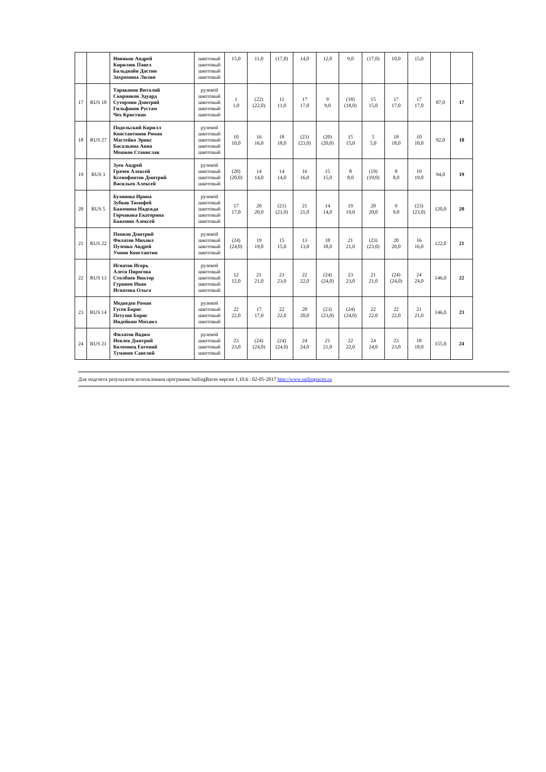| | | Новиков Андрей Кирилюк Павел Бальдвайн Дастин Захрямина Лилия | шкотовый шкотовый шкотовый шкотовый | 15,0 | 11,0 | (17,0) | 14,0 | 12,0 | 9,0 | (17,0) | 10,0 | 15,0 | | |
| 17 | RUS 18 | Тараканов Виталий Скорняков Эдуард Сутормин Дмитрий Гильфанов Рустам Чех Кристиан | рулевой шкотовый шкотовый шкотовый шкотовый | 1 1,0 | (22) (22,0) | 11 11,0 | 17 17,0 | 9 9,0 | (18) (18,0) | 15 15,0 | 17 17,0 | 17 17,0 | 87,0 | 17 |
| 18 | RUS 27 | Подольский Кирилл Константинов Роман Мастейко Эрикс Басалкина Анна Мешков Станислав | рулевой шкотовый шкотовый шкотовый шкотовый | 10 10,0 | 16 16,0 | 18 18,0 | (23) (23,0) | (20) (20,0) | 15 15,0 | 5 5,0 | 18 18,0 | 10 10,0 | 92,0 | 18 |
| 19 | RUS 3 | Зуев Андрей Грачев Алексей Ксенофонтов Дмитрий Васильев Алексей | рулевой шкотовый шкотовый шкотовый | (20) (20,0) | 14 14,0 | 14 14,0 | 16 16,0 | 15 15,0 | 8 8,0 | (19) (19,0) | 8 8,0 | 19 19,0 | 94,0 | 19 |
| 20 | RUS 5 | Бузинова Ирина Зубков Тимофей Баженина Надежда Горчакова Екатерина Баженин Алексей | рулевой шкотовый шкотовый шкотовый шкотовый | 17 17,0 | 20 20,0 | (21) (21,0) | 21 21,0 | 14 14,0 | 19 19,0 | 20 20,0 | 9 9,0 | (23) (23,0) | 120,0 | 20 |
| 21 | RUS 22 | Попков Дмитрий Филатов Михаил Пузенко Андрей Умнов Константин | рулевой шкотовый шкотовый шкотовый | (24) (24,0) | 19 19,0 | 15 15,0 | 13 13,0 | 18 18,0 | 21 21,0 | (23) (23,0) | 20 20,0 | 16 16,0 | 122,0 | 21 |
| 22 | RUS 13 | Игнатов Игорь Алеся Пирогова Столбнев Виктор Гуринев Иван Игнатова Ольга | рулевой шкотовый шкотовый шкотовый шкотовый | 12 12,0 | 21 21,0 | 23 23,0 | 22 22,0 | (24) (24,0) | 23 23,0 | 21 21,0 | (24) (24,0) | 24 24,0 | 146,0 | 22 |
| 23 | RUS 14 | Медведев Роман Гусев Борис Петухов Борис Индейкин Михаил | рулевой шкотовый шкотовый шкотовый | 22 22,0 | 17 17,0 | 22 22,0 | 20 20,0 | (23) (23,0) | (24) (24,0) | 22 22,0 | 22 22,0 | 21 21,0 | 146,0 | 23 |
| 24 | RUS 21 | Филатов Вадим Иевлев Дмитрий Коломиец Евгений Туманов Савелий | рулевой шкотовый шкотовый шкотовый | 23 23,0 | (24) (24,0) | (24) (24,0) | 24 24,0 | 21 21,0 | 22 22,0 | 24 24,0 | 23 23,0 | 18 18,0 | 155,0 | 24 |
Для подсчета результатов использована программа SailingRaces версия 1.10.6 : 02-05-2017 http://www.sailingraces.ru